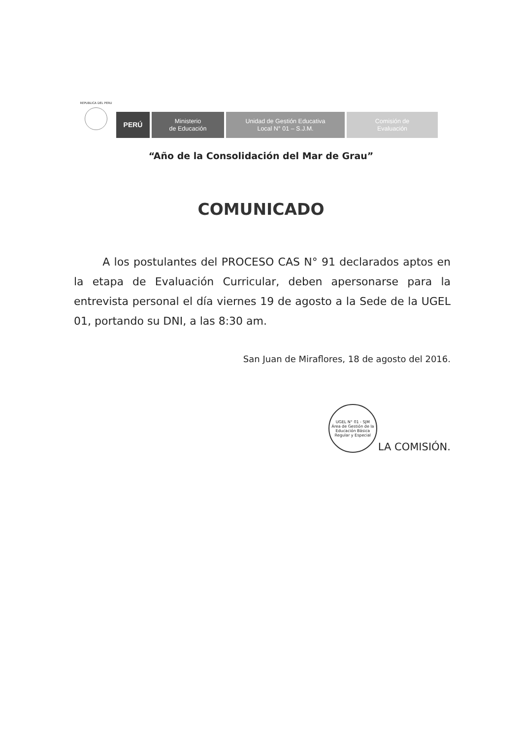REPUBLICA DEL PERU
PERÚ
Ministerio
de Educación
Unidad de Gestión Educativa
Local N° 01 – S.J.M.
Comisión de
Evaluación
“Año de la Consolidación del Mar de Grau”
COMUNICADO
A los postulantes del PROCESO CAS N° 91 declarados aptos en la etapa de Evaluación Curricular, deben apersonarse para la entrevista personal el día viernes 19 de agosto a la Sede de la UGEL 01, portando su DNI, a las 8:30 am.
San Juan de Miraflores, 18 de agosto del 2016.
UGEL N° 01 - SJM
Área de Gestión de la Educación Básica Regular y Especial
LA COMISIÓN.